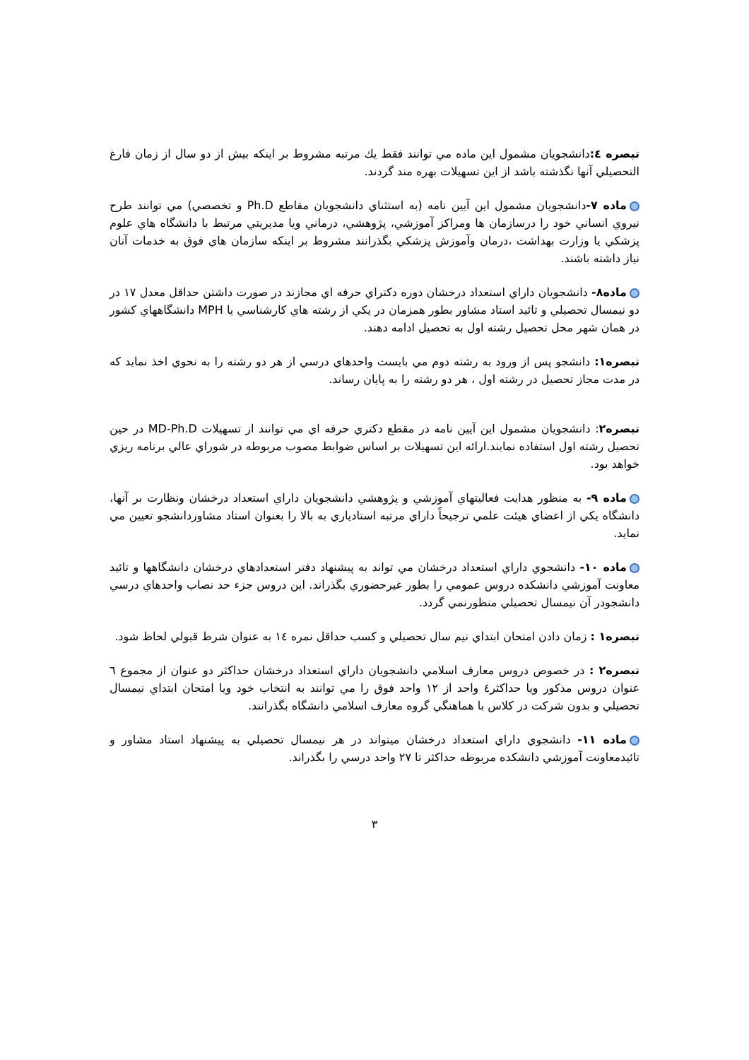تبصره ٤: دانشجويان مشمول اين ماده مي توانند فقط يك مرتبه مشروط بر اينكه بيش از دو سال از زمان فارغ التحصيلي آنها نگذشته باشد از اين تسهيلات بهره مند گردند.
ماده ٧-دانشجويان مشمول اين آيين نامه (به استثناي دانشجويان مقاطع Ph.D و تخصصي) مي توانند طرح نيروي انساني خود را درسازمان ها ومراكز آموزشي، پژوهشي، درماني ويا مديريتي مرتبط با دانشگاه هاي علوم پزشكي يا وزارت بهداشت ،درمان وآموزش پزشكي بگذرانند مشروط بر اينكه سازمان هاي فوق به خدمات آنان نياز داشته باشند.
ماده٨- دانشجويان داراي استعداد درخشان دوره دكتراي حرفه اي مجازند در صورت داشتن حداقل معدل ١٧ در دو نيمسال تحصيلي و تائيد استاد مشاور بطور همزمان در يكي از رشته هاي كارشناسي يا MPH دانشگاههاي كشور در همان شهر محل تحصيل رشته اول به تحصيل ادامه دهند.
تبصره١: دانشجو پس از ورود به رشته دوم مي بايست واحدهاي درسي از هر دو رشته را به نحوي اخذ نمايد كه در مدت مجاز تحصيل در رشته اول ، هر دو رشته را به پايان رساند.
تبصره٢: دانشجويان مشمول اين آيين نامه در مقطع دكتري حرفه اي مي توانند از تسهيلات MD-Ph.D در حين تحصيل رشته اول استفاده نمايند.ارائه اين تسهيلات بر اساس ضوابط مصوب مربوطه در شوراي عالي برنامه ريزي خواهد بود.
ماده ٩- به منظور هدايت فعاليتهاي آموزشي و پژوهشي دانشجويان داراي استعداد درخشان ونظارت بر آنها، دانشگاه يكي از اعضاي هيئت علمي ترجيحاً داراي مرتبه استادياري به بالا را بعنوان استاد مشاوردانشجو تعيين مي نمايد.
ماده ١٠- دانشجوي داراي استعداد درخشان مي تواند به پيشنهاد دفتر استعدادهاي درخشان دانشگاهها و تائيد معاونت آموزشي دانشكده دروس عمومي را بطور غيرحضوري بگذراند. اين دروس جزء حد نصاب واحدهاي درسي دانشجودر آن نيمسال تحصيلي منظورنمي گردد.
تبصره١ : زمان دادن امتحان ابتداي نيم سال تحصيلي و كسب حداقل نمره ١٤ به عنوان شرط قبولي لحاظ شود.
تبصره٢ : در خصوص دروس معارف اسلامي دانشجويان داراي استعداد درخشان حداكثر دو عنوان از مجموع ٦ عنوان دروس مذكور ويا حداكثر٤ واحد از ١٢ واحد فوق را مي توانند به انتخاب خود ويا امتحان ابتداي نيمسال تحصيلي و بدون شركت در كلاس با هماهنگي گروه معارف اسلامي دانشگاه بگذرانند.
ماده ١١- دانشجوي داراي استعداد درخشان ميتواند در هر نيمسال تحصيلي به پيشنهاد استاد مشاور و تائيدمعاونت آموزشي دانشكده مربوطه حداكثر تا ٢٧ واحد درسي را بگذراند.
٣